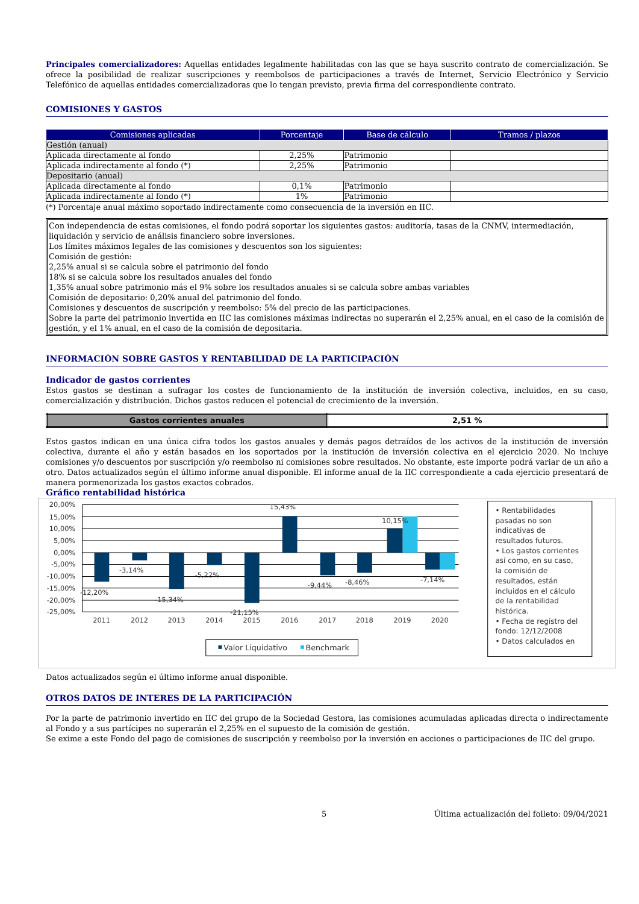Principales comercializadores: Aquellas entidades legalmente habilitadas con las que se haya suscrito contrato de comercialización. Se ofrece la posibilidad de realizar suscripciones y reembolsos de participaciones a través de Internet, Servicio Electrónico y Servicio Telefónico de aquellas entidades comercializadoras que lo tengan previsto, previa firma del correspondiente contrato.
COMISIONES Y GASTOS
| Comisiones aplicadas | Porcentaje | Base de cálculo | Tramos / plazos |
| --- | --- | --- | --- |
| Gestión (anual) | | | |
| Aplicada directamente al fondo | 2,25% | Patrimonio | |
| Aplicada indirectamente al fondo (*) | 2,25% | Patrimonio | |
| Depositario (anual) | | | |
| Aplicada directamente al fondo | 0,1% | Patrimonio | |
| Aplicada indirectamente al fondo (*) | 1% | Patrimonio | |
(*) Porcentaje anual máximo soportado indirectamente como consecuencia de la inversión en IIC.
Con independencia de estas comisiones, el fondo podrá soportar los siguientes gastos: auditoría, tasas de la CNMV, intermediación, liquidación y servicio de análisis financiero sobre inversiones.
Los límites máximos legales de las comisiones y descuentos son los siguientes:
Comisión de gestión:
2,25% anual si se calcula sobre el patrimonio del fondo
18% si se calcula sobre los resultados anuales del fondo
1,35% anual sobre patrimonio más el 9% sobre los resultados anuales si se calcula sobre ambas variables
Comisión de depositario: 0,20% anual del patrimonio del fondo.
Comisiones y descuentos de suscripción y reembolso: 5% del precio de las participaciones.
Sobre la parte del patrimonio invertida en IIC las comisiones máximas indirectas no superarán el 2,25% anual, en el caso de la comisión de gestión, y el 1% anual, en el caso de la comisión de depositaria.
INFORMACIÓN SOBRE GASTOS Y RENTABILIDAD DE LA PARTICIPACIÓN
Indicador de gastos corrientes
Estos gastos se destinan a sufragar los costes de funcionamiento de la institución de inversión colectiva, incluidos, en su caso, comercialización y distribución. Dichos gastos reducen el potencial de crecimiento de la inversión.
| Gastos corrientes anuales | 2,51 % |
Estos gastos indican en una única cifra todos los gastos anuales y demás pagos detraídos de los activos de la institución de inversión colectiva, durante el año y están basados en los soportados por la institución de inversión colectiva en el ejercicio 2020. No incluye comisiones y/o descuentos por suscripción y/o reembolso ni comisiones sobre resultados. No obstante, este importe podrá variar de un año a otro. Datos actualizados según el último informe anual disponible. El informe anual de la IIC correspondiente a cada ejercicio presentará de manera pormenorizada los gastos exactos cobrados.
Gráfico rentabilidad histórica
20,00%
15,00%
10,00%
5,00%
0,00%
-5,00%
-10,00%
-15,00%
-20,00%
-25,00%
-12,20%
-3,14%
-15,34%
-5,22%
-21,15%
15,43%
-9,44%
-8,46%
10,15%
-7,14%
2011
2012
2013
2014
2015
2016
2017
2018
2019
2020
Valor Liquidativo
Benchmark
• Rentabilidades
pasadas no son
indicativas de
resultados futuros.
• Los gastos corrientes
así como, en su caso,
la comisión de
resultados, están
incluidos en el cálculo
de la rentabilidad
histórica.
• Fecha de registro del
fondo: 12/12/2008
• Datos calculados en
Datos actualizados según el último informe anual disponible.
OTROS DATOS DE INTERES DE LA PARTICIPACIÓN
Por la parte de patrimonio invertido en IIC del grupo de la Sociedad Gestora, las comisiones acumuladas aplicadas directa o indirectamente al Fondo y a sus partícipes no superarán el 2,25% en el supuesto de la comisión de gestión.
Se exime a este Fondo del pago de comisiones de suscripción y reembolso por la inversión en acciones o participaciones de IIC del grupo.
5 Última actualización del folleto: 09/04/2021